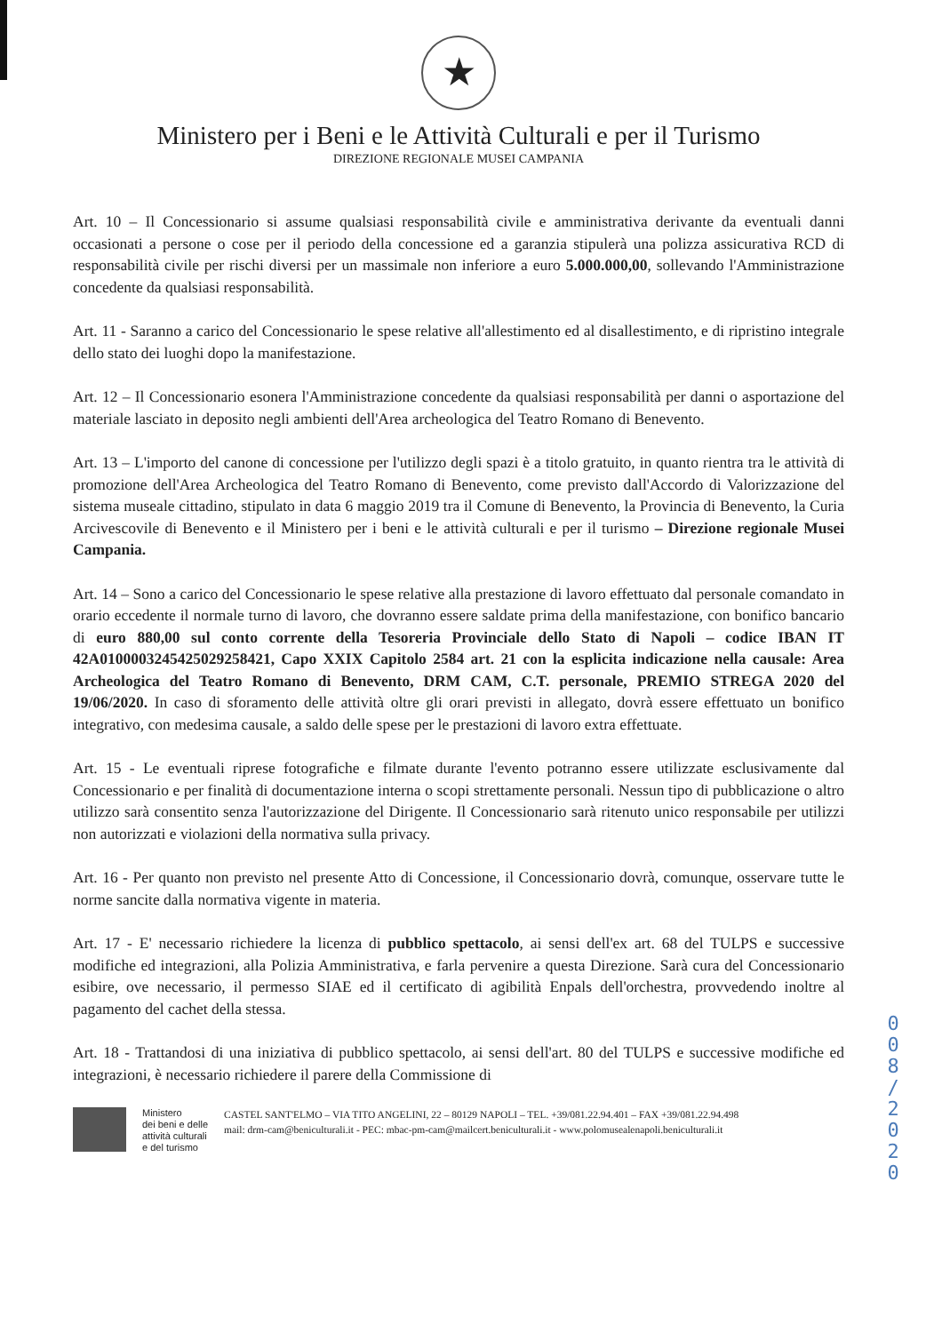★
Ministero per i Beni e le Attività Culturali e per il Turismo
DIREZIONE REGIONALE MUSEI CAMPANIA
Art. 10 – Il Concessionario si assume qualsiasi responsabilità civile e amministrativa derivante da eventuali danni occasionati a persone o cose per il periodo della concessione ed a garanzia stipulerà una polizza assicurativa RCD di responsabilità civile per rischi diversi per un massimale non inferiore a euro 5.000.000,00, sollevando l'Amministrazione concedente da qualsiasi responsabilità.
Art. 11 - Saranno a carico del Concessionario le spese relative all'allestimento ed al disallestimento, e di ripristino integrale dello stato dei luoghi dopo la manifestazione.
Art. 12 – Il Concessionario esonera l'Amministrazione concedente da qualsiasi responsabilità per danni o asportazione del materiale lasciato in deposito negli ambienti dell'Area archeologica del Teatro Romano di Benevento.
Art. 13 – L'importo del canone di concessione per l'utilizzo degli spazi è a titolo gratuito, in quanto rientra tra le attività di promozione dell'Area Archeologica del Teatro Romano di Benevento, come previsto dall'Accordo di Valorizzazione del sistema museale cittadino, stipulato in data 6 maggio 2019 tra il Comune di Benevento, la Provincia di Benevento, la Curia Arcivescovile di Benevento e il Ministero per i beni e le attività culturali e per il turismo – Direzione regionale Musei Campania.
Art. 14 – Sono a carico del Concessionario le spese relative alla prestazione di lavoro effettuato dal personale comandato in orario eccedente il normale turno di lavoro, che dovranno essere saldate prima della manifestazione, con bonifico bancario di euro 880,00 sul conto corrente della Tesoreria Provinciale dello Stato di Napoli – codice IBAN IT 42A0100003245425029258421, Capo XXIX Capitolo 2584 art. 21 con la esplicita indicazione nella causale: Area Archeologica del Teatro Romano di Benevento, DRM CAM, C.T. personale, PREMIO STREGA 2020 del 19/06/2020. In caso di sforamento delle attività oltre gli orari previsti in allegato, dovrà essere effettuato un bonifico integrativo, con medesima causale, a saldo delle spese per le prestazioni di lavoro extra effettuate.
Art. 15 - Le eventuali riprese fotografiche e filmate durante l'evento potranno essere utilizzate esclusivamente dal Concessionario e per finalità di documentazione interna o scopi strettamente personali. Nessun tipo di pubblicazione o altro utilizzo sarà consentito senza l'autorizzazione del Dirigente. Il Concessionario sarà ritenuto unico responsabile per utilizzi non autorizzati e violazioni della normativa sulla privacy.
Art. 16 - Per quanto non previsto nel presente Atto di Concessione, il Concessionario dovrà, comunque, osservare tutte le norme sancite dalla normativa vigente in materia.
Art. 17 - E' necessario richiedere la licenza di pubblico spettacolo, ai sensi dell'ex art. 68 del TULPS e successive modifiche ed integrazioni, alla Polizia Amministrativa, e farla pervenire a questa Direzione. Sarà cura del Concessionario esibire, ove necessario, il permesso SIAE ed il certificato di agibilità Enpals dell'orchestra, provvedendo inoltre al pagamento del cachet della stessa.
Art. 18 - Trattandosi di una iniziativa di pubblico spettacolo, ai sensi dell'art. 80 del TULPS e successive modifiche ed integrazioni, è necessario richiedere il parere della Commissione di
0 0 8 / 2 0 2 0
Ministero
dei beni e delle
attività culturali
e del turismo
CASTEL SANT'ELMO – VIA TITO ANGELINI, 22 – 80129 NAPOLI – TEL. +39/081.22.94.401 – FAX +39/081.22.94.498
mail: drm-cam@beniculturali.it - PEC: mbac-pm-cam@mailcert.beniculturali.it - www.polomusealenapoli.beniculturali.it